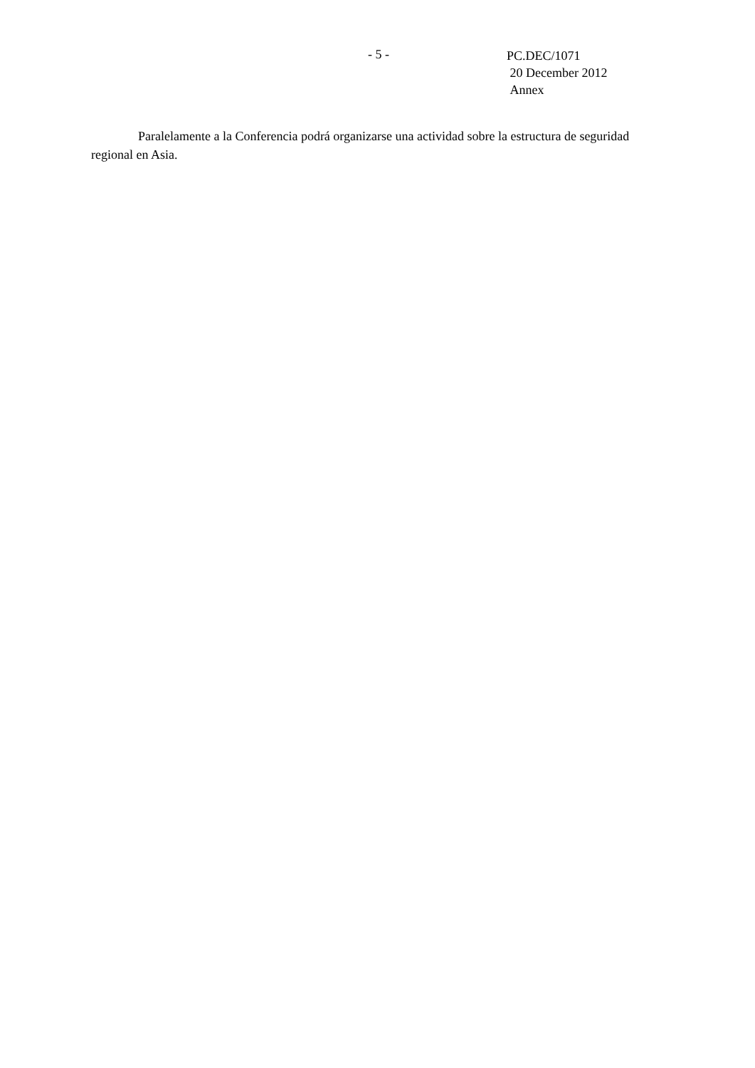- 5 -
PC.DEC/1071
20 December 2012
Annex
Paralelamente a la Conferencia podrá organizarse una actividad sobre la estructura de seguridad regional en Asia.